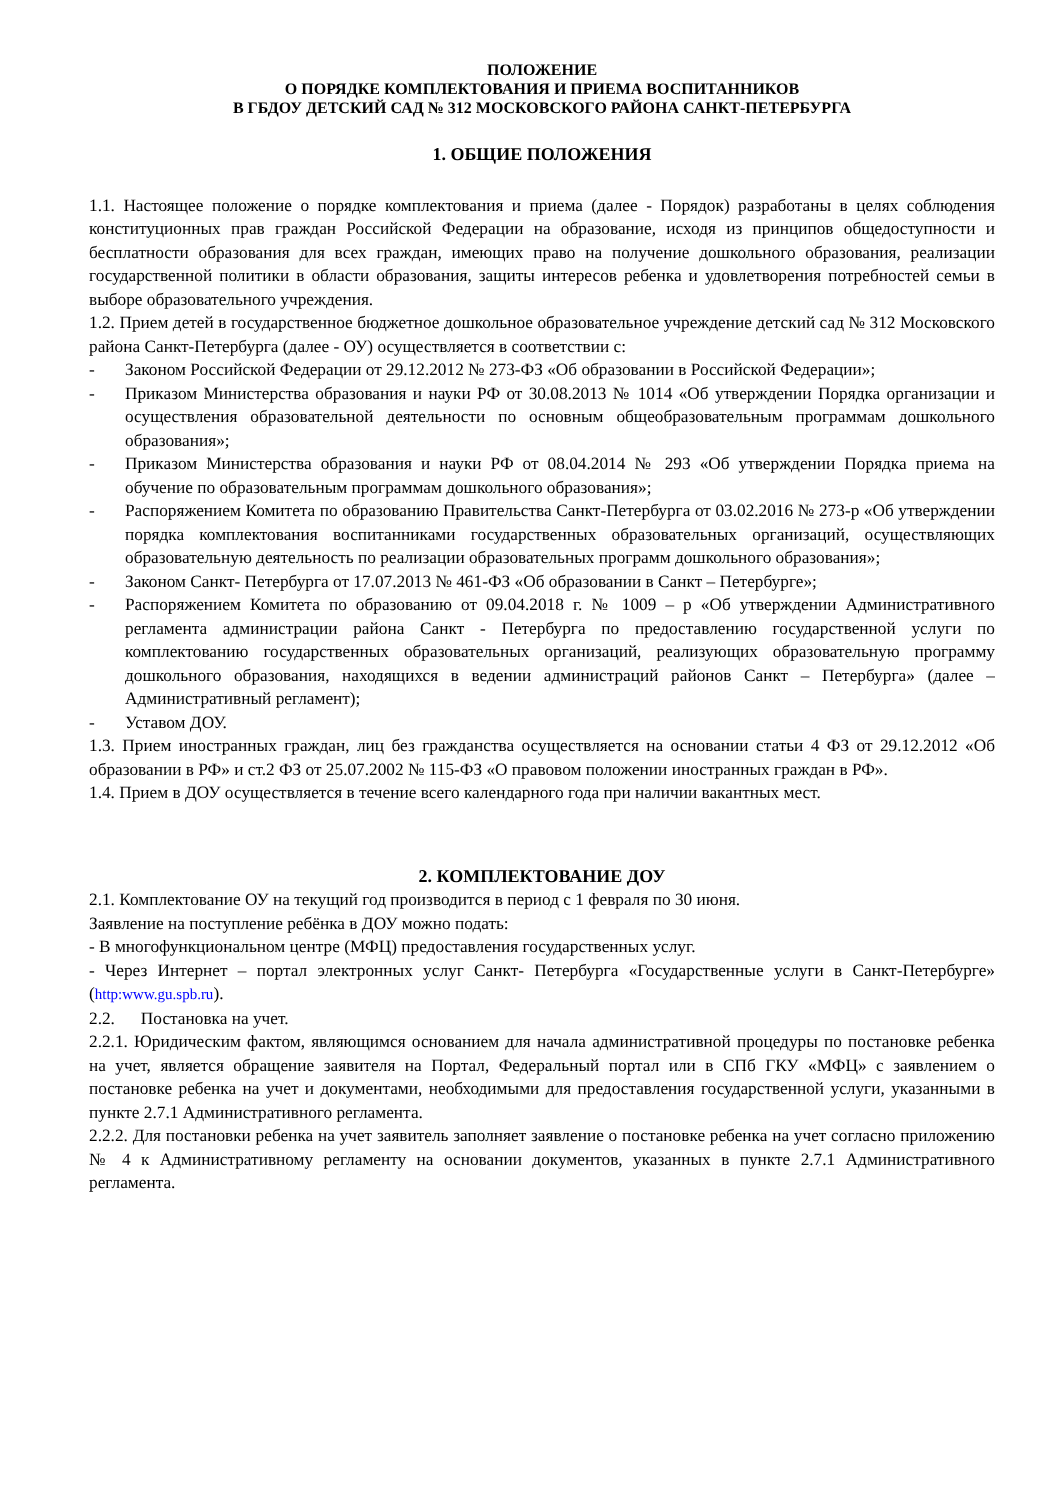ПОЛОЖЕНИЕ
О ПОРЯДКЕ КОМПЛЕКТОВАНИЯ И ПРИЕМА ВОСПИТАННИКОВ
В ГБДОУ ДЕТСКИЙ САД № 312 МОСКОВСКОГО РАЙОНА САНКТ-ПЕТЕРБУРГА
1. ОБЩИЕ ПОЛОЖЕНИЯ
1.1. Настоящее положение о порядке комплектования и приема (далее - Порядок) разработаны в целях соблюдения конституционных прав граждан Российской Федерации на образование, исходя из принципов общедоступности и бесплатности образования для всех граждан, имеющих право на получение дошкольного образования, реализации государственной политики в области образования, защиты интересов ребенка и удовлетворения потребностей семьи в выборе образовательного учреждения.
1.2. Прием детей в государственное бюджетное дошкольное образовательное учреждение детский сад № 312 Московского района Санкт-Петербурга (далее - ОУ) осуществляется в соответствии с:
- Законом Российской Федерации от 29.12.2012 № 273-ФЗ «Об образовании в Российской Федерации»;
- Приказом Министерства образования и науки РФ от 30.08.2013 № 1014 «Об утверждении Порядка организации и осуществления образовательной деятельности по основным общеобразовательным программам дошкольного образования»;
- Приказом Министерства образования и науки РФ от 08.04.2014 № 293 «Об утверждении Порядка приема на обучение по образовательным программам дошкольного образования»;
- Распоряжением Комитета по образованию Правительства Санкт-Петербурга от 03.02.2016 № 273-р «Об утверждении порядка комплектования воспитанниками государственных образовательных организаций, осуществляющих образовательную деятельность по реализации образовательных программ дошкольного образования»;
- Законом Санкт- Петербурга от 17.07.2013 № 461-ФЗ «Об образовании в Санкт – Петербурге»;
- Распоряжением Комитета по образованию от 09.04.2018 г. № 1009 – р «Об утверждении Административного регламента администрации района Санкт - Петербурга по предоставлению государственной услуги по комплектованию государственных образовательных организаций, реализующих образовательную программу дошкольного образования, находящихся в ведении администраций районов Санкт – Петербурга» (далее – Административный регламент);
- Уставом ДОУ.
1.3. Прием иностранных граждан, лиц без гражданства осуществляется на основании статьи 4 ФЗ от 29.12.2012 «Об образовании в РФ» и ст.2 ФЗ от 25.07.2002 № 115-ФЗ «О правовом положении иностранных граждан в РФ».
1.4. Прием в ДОУ осуществляется в течение всего календарного года при наличии вакантных мест.
2. КОМПЛЕКТОВАНИЕ ДОУ
2.1. Комплектование ОУ на текущий год производится в период с 1 февраля по 30 июня.
Заявление на поступление ребёнка в ДОУ можно подать:
- В многофункциональном центре (МФЦ) предоставления государственных услуг.
- Через Интернет – портал электронных услуг Санкт- Петербурга «Государственные услуги в Санкт-Петербурге» (http:www.gu.spb.ru).
2.2. Постановка на учет.
2.2.1. Юридическим фактом, являющимся основанием для начала административной процедуры по постановке ребенка на учет, является обращение заявителя на Портал, Федеральный портал или в СПб ГКУ «МФЦ» с заявлением о постановке ребенка на учет и документами, необходимыми для предоставления государственной услуги, указанными в пункте 2.7.1 Административного регламента.
2.2.2. Для постановки ребенка на учет заявитель заполняет заявление о постановке ребенка на учет согласно приложению № 4 к Административному регламенту на основании документов, указанных в пункте 2.7.1 Административного регламента.